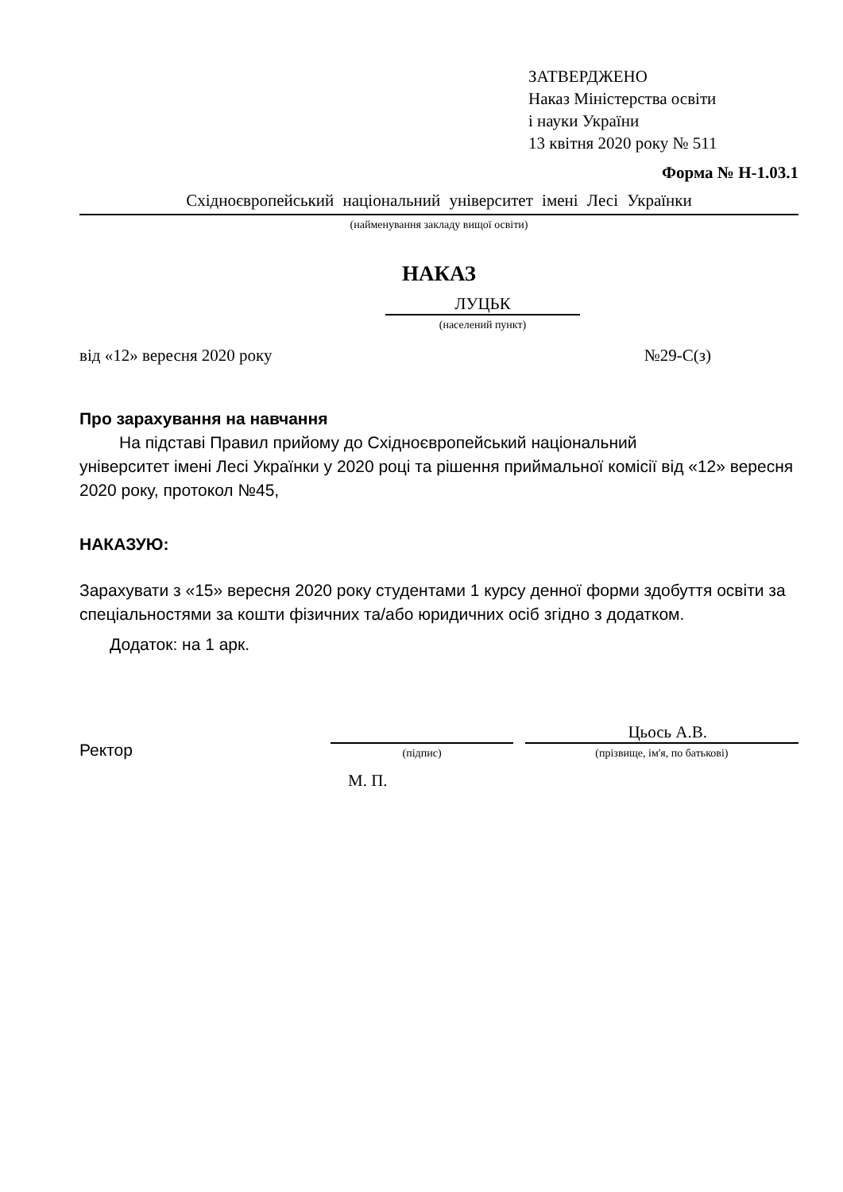ЗАТВЕРДЖЕНО
Наказ Міністерства освіти
і науки України
13 квітня 2020 року № 511
Форма № Н-1.03.1
Східноєвропейський національний університет імені Лесі Українки
(найменування закладу вищої освіти)
НАКАЗ
ЛУЦЬК
(населений пункт)
від «12» вересня 2020 року №29-С(з)
Про зарахування на навчання
На підставі Правил прийому до Східноєвропейський національний
університет імені Лесі Українки у 2020 році та рішення приймальної комісії від «12» вересня 2020 року, протокол №45,
НАКАЗУЮ:
Зарахувати з «15» вересня 2020 року студентами 1 курсу денної форми здобуття освіти за спеціальностями за кошти фізичних та/або юридичних осіб згідно з додатком.
Додаток: на 1 арк.
Ректор
(підпис)
Цьось А.В.
(прізвище, ім'я, по батькові)
М. П.